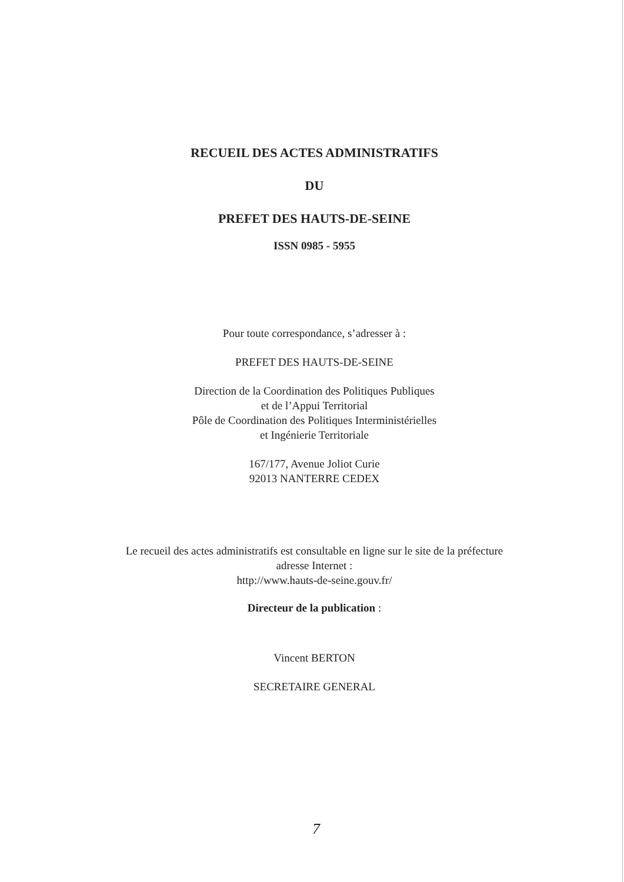RECUEIL DES ACTES ADMINISTRATIFS
DU
PREFET DES HAUTS-DE-SEINE
ISSN 0985 - 5955
Pour toute correspondance, s’adresser à :
PREFET DES HAUTS-DE-SEINE
Direction de la Coordination des Politiques Publiques
et de l’Appui Territorial
Pôle de Coordination des Politiques Interministérielles
et Ingénierie Territoriale
167/177, Avenue Joliot Curie
92013 NANTERRE CEDEX
Le recueil des actes administratifs est consultable en ligne sur le site de la préfecture
adresse Internet :
http://www.hauts-de-seine.gouv.fr/
Directeur de la publication :
Vincent BERTON
SECRETAIRE GENERAL
7